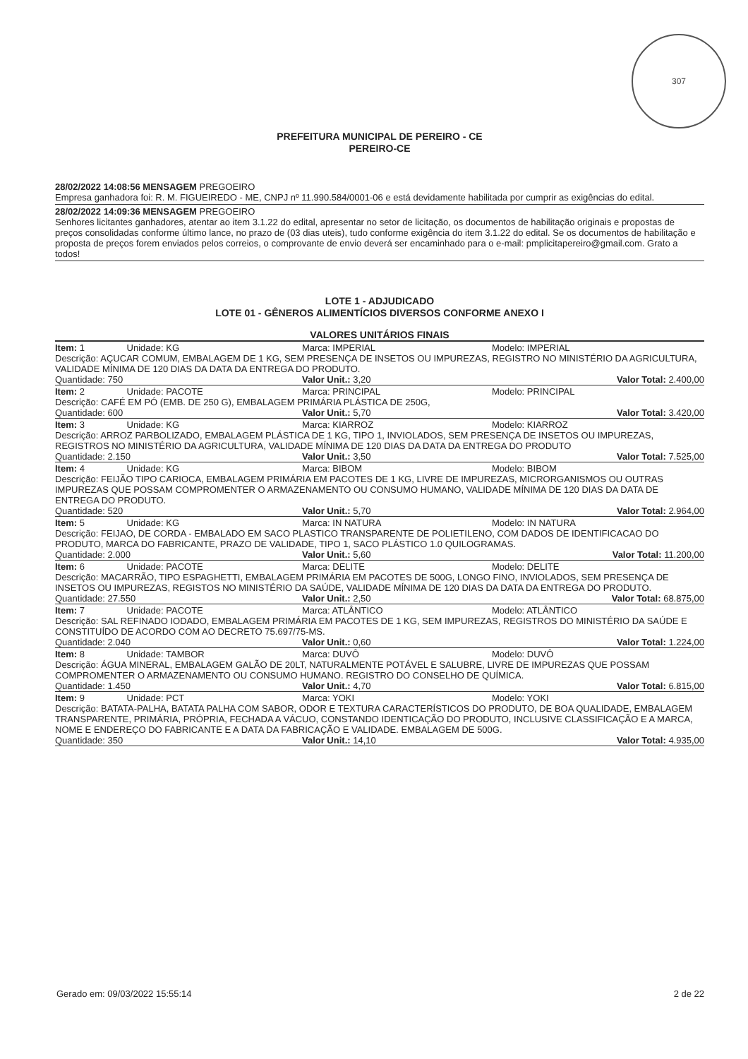307
PREFEITURA MUNICIPAL DE PEREIRO - CE
PEREIRO-CE
28/02/2022 14:08:56 MENSAGEM PREGOEIRO
Empresa ganhadora foi: R. M. FIGUEIREDO - ME, CNPJ nº 11.990.584/0001-06 e está devidamente habilitada por cumprir as exigências do edital.
28/02/2022 14:09:36 MENSAGEM PREGOEIRO
Senhores licitantes ganhadores, atentar ao item 3.1.22 do edital, apresentar no setor de licitação, os documentos de habilitação originais e propostas de preços consolidadas conforme último lance, no prazo de (03 dias uteis), tudo conforme exigência do item 3.1.22 do edital. Se os documentos de habilitação e proposta de preços forem enviados pelos correios, o comprovante de envio deverá ser encaminhado para o e-mail: pmplicitapereiro@gmail.com. Grato a todos!
LOTE 1 - ADJUDICADO
LOTE 01 - GÊNEROS ALIMENTÍCIOS DIVERSOS CONFORME ANEXO I
VALORES UNITÁRIOS FINAIS
| Item: 1 | Unidade: KG | Marca: IMPERIAL | Modelo: IMPERIAL |
| Descrição: AÇUCAR COMUM, EMBALAGEM DE 1 KG, SEM PRESENÇA DE INSETOS OU IMPUREZAS, REGISTRO NO MINISTÉRIO DA AGRICULTURA, VALIDADE MÍNIMA DE 120 DIAS DA DATA DA ENTREGA DO PRODUTO. | | | |
| Quantidade: 750 | | Valor Unit.: 3,20 | Valor Total: 2.400,00 |
| Item: 2 | Unidade: PACOTE | Marca: PRINCIPAL | Modelo: PRINCIPAL |
| Descrição: CAFÉ EM PÓ (EMB. DE 250 G), EMBALAGEM PRIMÁRIA PLÁSTICA DE 250G, | | | |
| Quantidade: 600 | | Valor Unit.: 5,70 | Valor Total: 3.420,00 |
| Item: 3 | Unidade: KG | Marca: KIARROZ | Modelo: KIARROZ |
| Descrição: ARROZ PARBOLIZADO, EMBALAGEM PLÁSTICA DE 1 KG, TIPO 1, INVIOLADOS, SEM PRESENÇA DE INSETOS OU IMPUREZAS, REGISTROS NO MINISTÉRIO DA AGRICULTURA, VALIDADE MÍNIMA DE 120 DIAS DA DATA DA ENTREGA DO PRODUTO | | | |
| Quantidade: 2.150 | | Valor Unit.: 3,50 | Valor Total: 7.525,00 |
| Item: 4 | Unidade: KG | Marca: BIBOM | Modelo: BIBOM |
| Descrição: FEIJÃO TIPO CARIOCA, EMBALAGEM PRIMÁRIA EM PACOTES DE 1 KG, LIVRE DE IMPUREZAS, MICRORGANISMOS OU OUTRAS IMPUREZAS QUE POSSAM COMPROMENTER O ARMAZENAMENTO OU CONSUMO HUMANO, VALIDADE MÍNIMA DE 120 DIAS DA DATA DE ENTREGA DO PRODUTO. | | | |
| Quantidade: 520 | | Valor Unit.: 5,70 | Valor Total: 2.964,00 |
| Item: 5 | Unidade: KG | Marca: IN NATURA | Modelo: IN NATURA |
| Descrição: FEIJAO, DE CORDA - EMBALADO EM SACO PLASTICO TRANSPARENTE DE POLIETILENO, COM DADOS DE IDENTIFICACAO DO PRODUTO, MARCA DO FABRICANTE, PRAZO DE VALIDADE, TIPO 1, SACO PLÁSTICO 1.0 QUILOGRAMAS. | | | |
| Quantidade: 2.000 | | Valor Unit.: 5,60 | Valor Total: 11.200,00 |
| Item: 6 | Unidade: PACOTE | Marca: DELITE | Modelo: DELITE |
| Descrição: MACARRÃO, TIPO ESPAGHETTI, EMBALAGEM PRIMÁRIA EM PACOTES DE 500G, LONGO FINO, INVIOLADOS, SEM PRESENÇA DE INSETOS OU IMPUREZAS, REGISTOS NO MINISTÉRIO DA SAÚDE, VALIDADE MÍNIMA DE 120 DIAS DA DATA DA ENTREGA DO PRODUTO. | | | |
| Quantidade: 27.550 | | Valor Unit.: 2,50 | Valor Total: 68.875,00 |
| Item: 7 | Unidade: PACOTE | Marca: ATLÂNTICO | Modelo: ATLÂNTICO |
| Descrição: SAL REFINADO IODADO, EMBALAGEM PRIMÁRIA EM PACOTES DE 1 KG, SEM IMPUREZAS, REGISTROS DO MINISTÉRIO DA SAÚDE E CONSTITUÍDO DE ACORDO COM AO DECRETO 75.697/75-MS. | | | |
| Quantidade: 2.040 | | Valor Unit.: 0,60 | Valor Total: 1.224,00 |
| Item: 8 | Unidade: TAMBOR | Marca: DUVÔ | Modelo: DUVÔ |
| Descrição: ÁGUA MINERAL, EMBALAGEM GALÃO DE 20LT, NATURALMENTE POTÁVEL E SALUBRE, LIVRE DE IMPUREZAS QUE POSSAM COMPROMENTER O ARMAZENAMENTO OU CONSUMO HUMANO. REGISTRO DO CONSELHO DE QUÍMICA. | | | |
| Quantidade: 1.450 | | Valor Unit.: 4,70 | Valor Total: 6.815,00 |
| Item: 9 | Unidade: PCT | Marca: YOKI | Modelo: YOKI |
| Descrição: BATATA-PALHA, BATATA PALHA COM SABOR, ODOR E TEXTURA CARACTERÍSTICOS DO PRODUTO, DE BOA QUALIDADE, EMBALAGEM TRANSPARENTE, PRIMÁRIA, PRÓPRIA, FECHADA A VÁCUO, CONSTANDO IDENTICAÇÃO DO PRODUTO, INCLUSIVE CLASSIFICAÇÃO E A MARCA, NOME E ENDEREÇO DO FABRICANTE E A DATA DA FABRICAÇÃO E VALIDADE. EMBALAGEM DE 500G. | | | |
| Quantidade: 350 | | Valor Unit.: 14,10 | Valor Total: 4.935,00 |
Gerado em: 09/03/2022 15:55:14 2 de 22